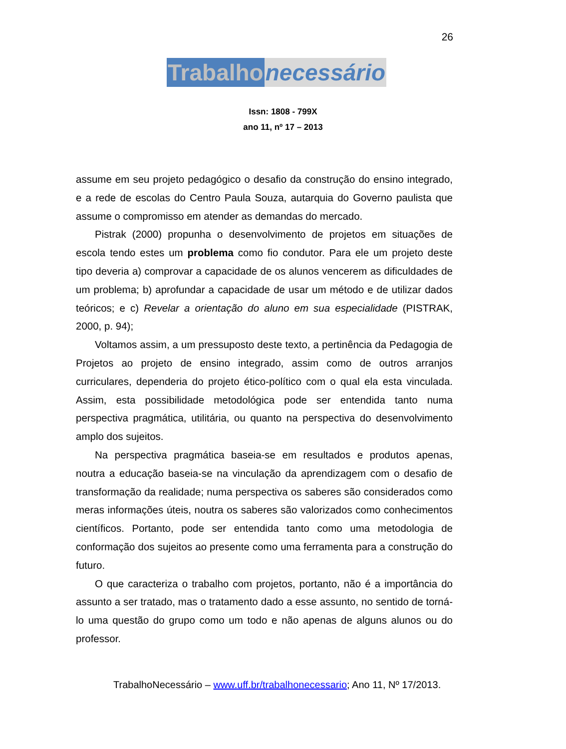26
Trabalho necessário
Issn: 1808 - 799X
ano 11, nº 17 – 2013
assume em seu projeto pedagógico o desafio da construção do ensino integrado, e a rede de escolas do Centro Paula Souza, autarquia do Governo paulista que assume o compromisso em atender as demandas do mercado.
Pistrak (2000) propunha o desenvolvimento de projetos em situações de escola tendo estes um problema como fio condutor. Para ele um projeto deste tipo deveria a) comprovar a capacidade de os alunos vencerem as dificuldades de um problema; b) aprofundar a capacidade de usar um método e de utilizar dados teóricos; e c) Revelar a orientação do aluno em sua especialidade (PISTRAK, 2000, p. 94);
Voltamos assim, a um pressuposto deste texto, a pertinência da Pedagogia de Projetos ao projeto de ensino integrado, assim como de outros arranjos curriculares, dependeria do projeto ético-político com o qual ela esta vinculada. Assim, esta possibilidade metodológica pode ser entendida tanto numa perspectiva pragmática, utilitária, ou quanto na perspectiva do desenvolvimento amplo dos sujeitos.
Na perspectiva pragmática baseia-se em resultados e produtos apenas, noutra a educação baseia-se na vinculação da aprendizagem com o desafio de transformação da realidade; numa perspectiva os saberes são considerados como meras informações úteis, noutra os saberes são valorizados como conhecimentos científicos. Portanto, pode ser entendida tanto como uma metodologia de conformação dos sujeitos ao presente como uma ferramenta para a construção do futuro.
O que caracteriza o trabalho com projetos, portanto, não é a importância do assunto a ser tratado, mas o tratamento dado a esse assunto, no sentido de torná-lo uma questão do grupo como um todo e não apenas de alguns alunos ou do professor.
TrabalhoNecessário – www.uff.br/trabalhonecessario; Ano 11, Nº 17/2013.